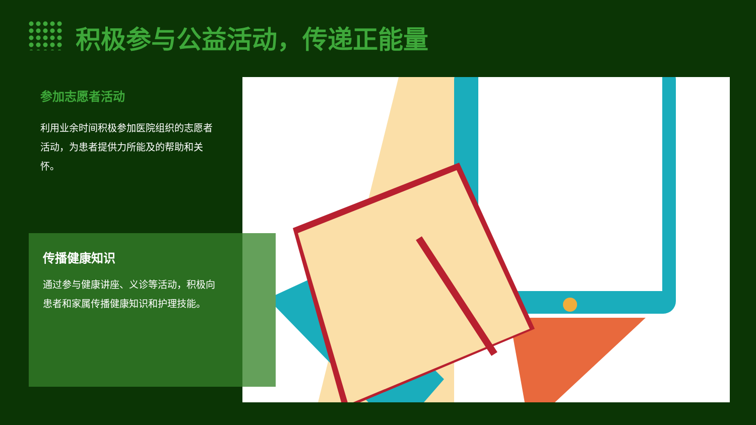积极参与公益活动，传递正能量
参加志愿者活动
利用业余时间积极参加医院组织的志愿者活动，为患者提供力所能及的帮助和关怀。
传播健康知识
通过参与健康讲座、义诊等活动，积极向患者和家属传播健康知识和护理技能。